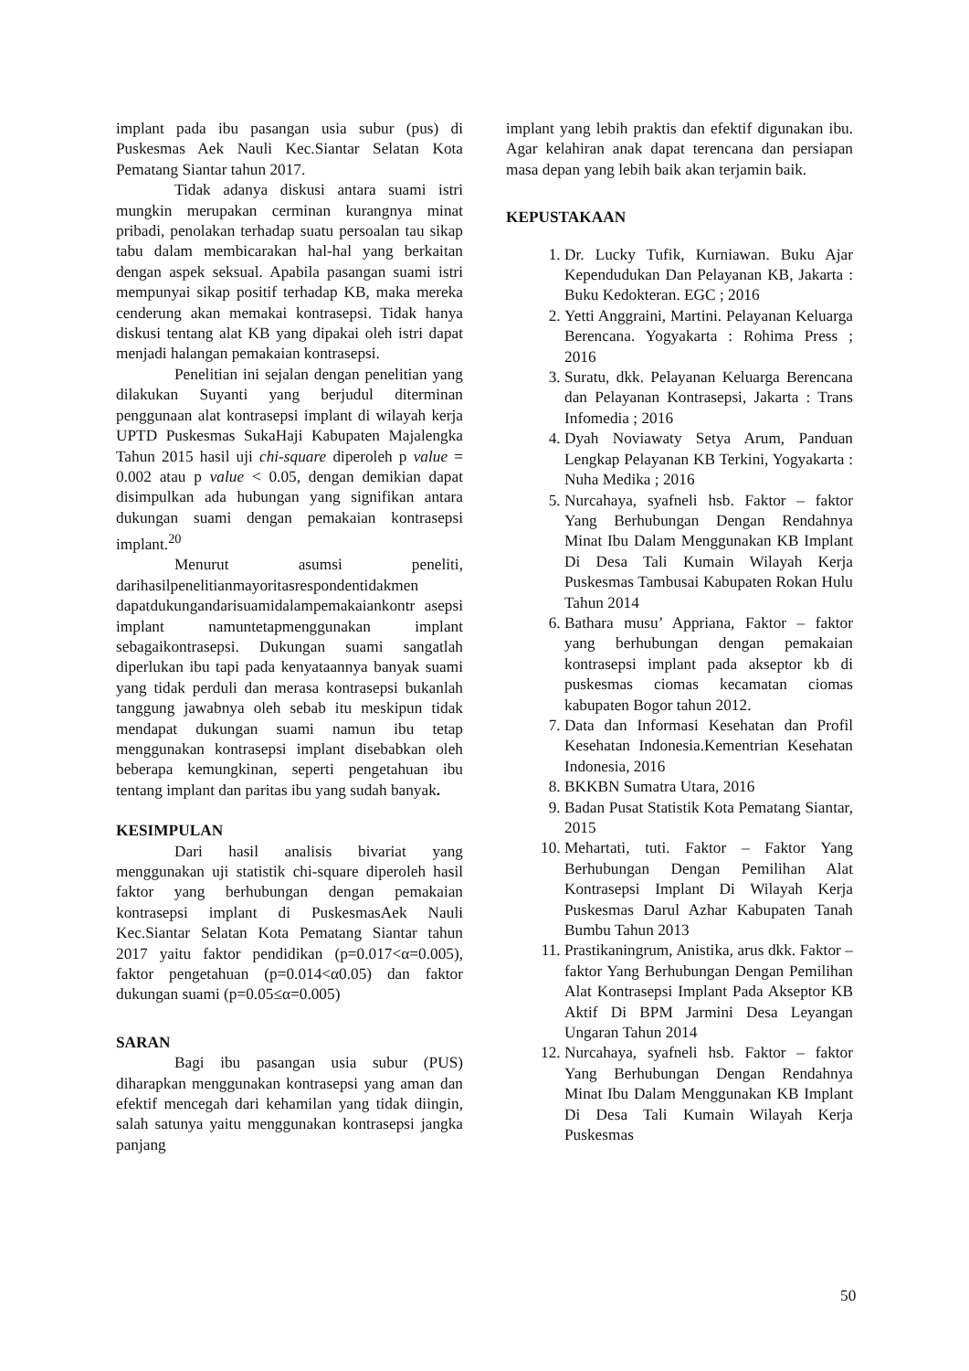implant pada ibu pasangan usia subur (pus) di Puskesmas Aek Nauli Kec.Siantar Selatan Kota Pematang Siantar tahun 2017.
Tidak adanya diskusi antara suami istri mungkin merupakan cerminan kurangnya minat pribadi, penolakan terhadap suatu persoalan tau sikap tabu dalam membicarakan hal-hal yang berkaitan dengan aspek seksual. Apabila pasangan suami istri mempunyai sikap positif terhadap KB, maka mereka cenderung akan memakai kontrasepsi. Tidak hanya diskusi tentang alat KB yang dipakai oleh istri dapat menjadi halangan pemakaian kontrasepsi.
Penelitian ini sejalan dengan penelitian yang dilakukan Suyanti yang berjudul diterminan penggunaan alat kontrasepsi implant di wilayah kerja UPTD Puskesmas SukaHaji Kabupaten Majalengka Tahun 2015 hasil uji chi-square diperoleh p value = 0.002 atau p value < 0.05, dengan demikian dapat disimpulkan ada hubungan yang signifikan antara dukungan suami dengan pemakaian kontrasepsi implant.<sup>20</sup>
Menurut asumsi peneliti, darihasilpenelitianmayoritasrespondentidakmen dapatdukungandarisuamidalampemakaiankontr asepsi implant namuntetapmenggunakan implant sebagaikontrasepsi. Dukungan suami sangatlah diperlukan ibu tapi pada kenyataannya banyak suami yang tidak perduli dan merasa kontrasepsi bukanlah tanggung jawabnya oleh sebab itu meskipun tidak mendapat dukungan suami namun ibu tetap menggunakan kontrasepsi implant disebabkan oleh beberapa kemungkinan, seperti pengetahuan ibu tentang implant dan paritas ibu yang sudah banyak.
KESIMPULAN
Dari hasil analisis bivariat yang menggunakan uji statistik chi-square diperoleh hasil faktor yang berhubungan dengan pemakaian kontrasepsi implant di PuskesmasAek Nauli Kec.Siantar Selatan Kota Pematang Siantar tahun 2017 yaitu faktor pendidikan (p=0.017<α=0.005), faktor pengetahuan (p=0.014<α0.05) dan faktor dukungan suami (p=0.05≤α=0.005)
SARAN
Bagi ibu pasangan usia subur (PUS) diharapkan menggunakan kontrasepsi yang aman dan efektif mencegah dari kehamilan yang tidak diingin, salah satunya yaitu menggunakan kontrasepsi jangka panjang
implant yang lebih praktis dan efektif digunakan ibu. Agar kelahiran anak dapat terencana dan persiapan masa depan yang lebih baik akan terjamin baik.
KEPUSTAKAAN
1. Dr. Lucky Tufik, Kurniawan. Buku Ajar Kependudukan Dan Pelayanan KB, Jakarta : Buku Kedokteran. EGC ; 2016
2. Yetti Anggraini, Martini. Pelayanan Keluarga Berencana. Yogyakarta : Rohima Press ; 2016
3. Suratu, dkk. Pelayanan Keluarga Berencana dan Pelayanan Kontrasepsi, Jakarta : Trans Infomedia ; 2016
4. Dyah Noviawaty Setya Arum, Panduan Lengkap Pelayanan KB Terkini, Yogyakarta : Nuha Medika ; 2016
5. Nurcahaya, syafneli hsb. Faktor – faktor Yang Berhubungan Dengan Rendahnya Minat Ibu Dalam Menggunakan KB Implant Di Desa Tali Kumain Wilayah Kerja Puskesmas Tambusai Kabupaten Rokan Hulu Tahun 2014
6. Bathara musu’ Appriana, Faktor – faktor yang berhubungan dengan pemakaian kontrasepsi implant pada akseptor kb di puskesmas ciomas kecamatan ciomas kabupaten Bogor tahun 2012.
7. Data dan Informasi Kesehatan dan Profil Kesehatan Indonesia.Kementrian Kesehatan Indonesia, 2016
8. BKKBN Sumatra Utara, 2016
9. Badan Pusat Statistik Kota Pematang Siantar, 2015
10. Mehartati, tuti. Faktor – Faktor Yang Berhubungan Dengan Pemilihan Alat Kontrasepsi Implant Di Wilayah Kerja Puskesmas Darul Azhar Kabupaten Tanah Bumbu Tahun 2013
11. Prastikaningrum, Anistika, arus dkk. Faktor – faktor Yang Berhubungan Dengan Pemilihan Alat Kontrasepsi Implant Pada Akseptor KB Aktif Di BPM Jarmini Desa Leyangan Ungaran Tahun 2014
12. Nurcahaya, syafneli hsb. Faktor – faktor Yang Berhubungan Dengan Rendahnya Minat Ibu Dalam Menggunakan KB Implant Di Desa Tali Kumain Wilayah Kerja Puskesmas
50